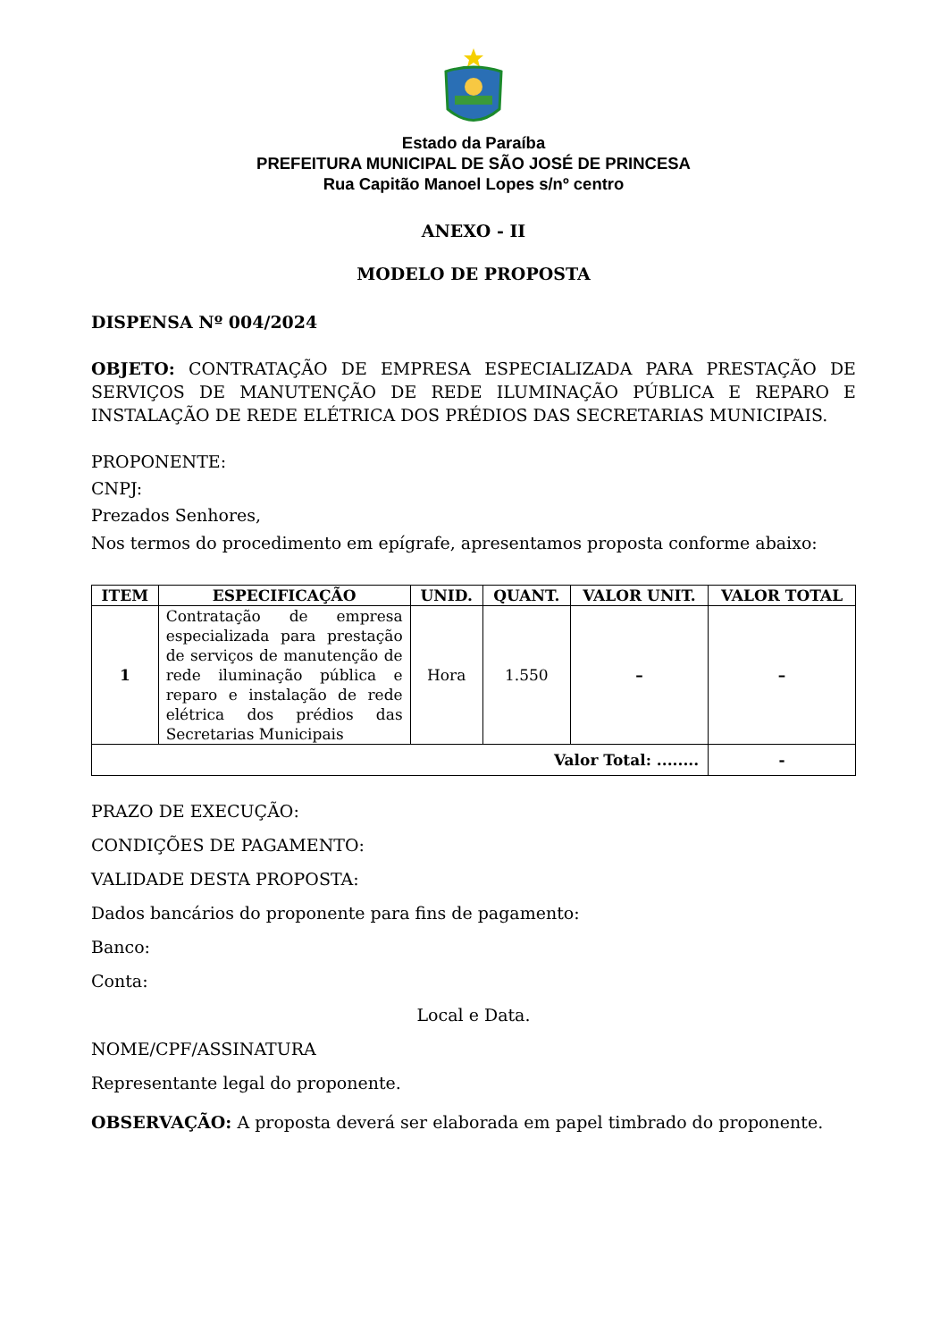Estado da Paraíba
PREFEITURA MUNICIPAL DE SÃO JOSÉ DE PRINCESA
Rua Capitão Manoel Lopes s/nº centro
ANEXO - II
MODELO DE PROPOSTA
DISPENSA Nº 004/2024
OBJETO: CONTRATAÇÃO DE EMPRESA ESPECIALIZADA PARA PRESTAÇÃO DE SERVIÇOS DE MANUTENÇÃO DE REDE ILUMINAÇÃO PÚBLICA E REPARO E INSTALAÇÃO DE REDE ELÉTRICA DOS PRÉDIOS DAS SECRETARIAS MUNICIPAIS.
PROPONENTE:
CNPJ:
Prezados Senhores,
Nos termos do procedimento em epígrafe, apresentamos proposta conforme abaixo:
| ITEM | ESPECIFICAÇÃO | UNID. | QUANT. | VALOR UNIT. | VALOR TOTAL |
| --- | --- | --- | --- | --- | --- |
| 1 | Contratação de empresa especializada para prestação de serviços de manutenção de rede iluminação pública e reparo e instalação de rede elétrica dos prédios das Secretarias Municipais | Hora | 1.550 | – | – |
| Valor Total: ........ | | | | | - |
PRAZO DE EXECUÇÃO:
CONDIÇÕES DE PAGAMENTO:
VALIDADE DESTA PROPOSTA:
Dados bancários do proponente para fins de pagamento:
Banco:
Conta:
Local e Data.
NOME/CPF/ASSINATURA
Representante legal do proponente.
OBSERVAÇÃO: A proposta deverá ser elaborada em papel timbrado do proponente.